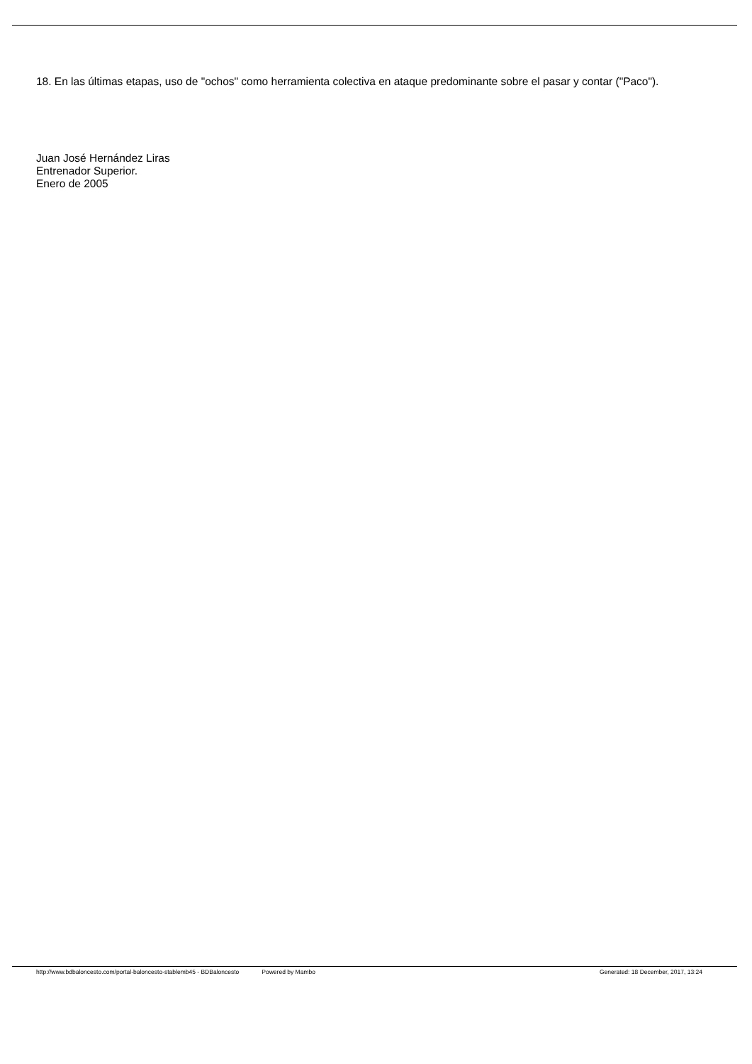18. En las últimas etapas, uso de "ochos" como herramienta colectiva en ataque predominante sobre el pasar y contar ("Paco").
Juan José Hernández Liras
Entrenador Superior.
Enero de 2005
http://www.bdbaloncesto.com/portal-baloncesto-stablemb45 - BDBaloncesto Powered by Mambo Generated: 18 December, 2017, 13:24